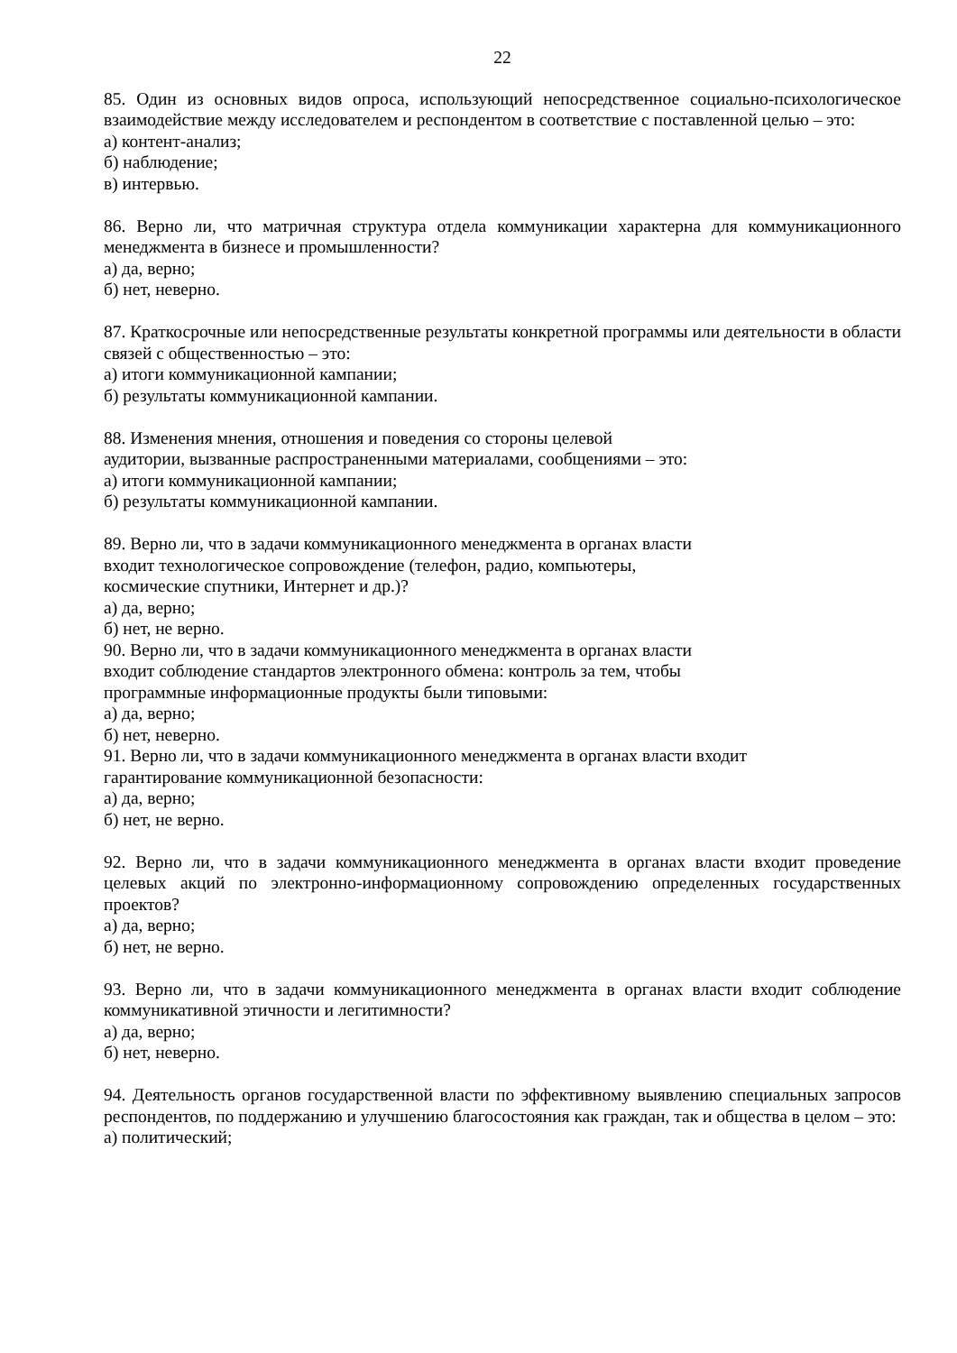22
85. Один из основных видов опроса, использующий непосредственное социально-психологическое взаимодействие между исследователем и респондентом в соответствие с поставленной целью – это:
а) контент-анализ;
б) наблюдение;
в) интервью.
86. Верно ли, что матричная структура отдела коммуникации характерна для коммуникационного менеджмента в бизнесе и промышленности?
а) да, верно;
б) нет, неверно.
87. Краткосрочные или непосредственные результаты конкретной программы или деятельности в области связей с общественностью – это:
а) итоги коммуникационной кампании;
б) результаты коммуникационной кампании.
88. Изменения мнения, отношения и поведения со стороны целевой
аудитории, вызванные распространенными материалами, сообщениями – это:
а) итоги коммуникационной кампании;
б) результаты коммуникационной кампании.
89. Верно ли, что в задачи коммуникационного менеджмента в органах власти
входит технологическое сопровождение (телефон, радио, компьютеры,
космические спутники, Интернет и др.)?
а) да, верно;
б) нет, не верно.
90. Верно ли, что в задачи коммуникационного менеджмента в органах власти
входит соблюдение стандартов электронного обмена: контроль за тем, чтобы
программные информационные продукты были типовыми:
а) да, верно;
б) нет, неверно.
91. Верно ли, что в задачи коммуникационного менеджмента в органах власти входит
гарантирование коммуникационной безопасности:
а) да, верно;
б) нет, не верно.
92. Верно ли, что в задачи коммуникационного менеджмента в органах власти входит проведение целевых акций по электронно-информационному сопровождению определенных государственных проектов?
а) да, верно;
б) нет, не верно.
93. Верно ли, что в задачи коммуникационного менеджмента в органах власти входит соблюдение коммуникативной этичности и легитимности?
а) да, верно;
б) нет, неверно.
94. Деятельность органов государственной власти по эффективному выявлению специальных запросов респондентов, по поддержанию и улучшению благосостояния как граждан, так и общества в целом – это:
а) политический;